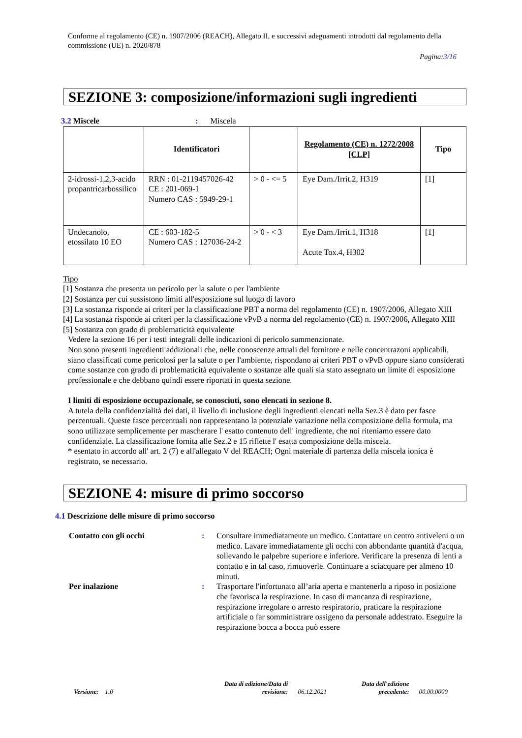Conforme al regolamento (CE) n. 1907/2006 (REACH), Allegato II, e successivi adeguamenti introdotti dal regolamento della commissione (UE) n. 2020/878
Pagina:3/16
SEZIONE 3: composizione/informazioni sugli ingredienti
3.2 Miscele: Miscela
| | Identificatori | | Regolamento (CE) n. 1272/2008 [CLP] | Tipo |
| --- | --- | --- | --- | --- |
| 2-idrossi-1,2,3-acido propantricarbossilico | RRN : 01-2119457026-42 CE : 201-069-1 Numero CAS : 5949-29-1 | > 0 - <= 5 | Eye Dam./Irrit.2, H319 | [1] |
| Undecanolo, etossilato 10 EO | CE : 603-182-5 Numero CAS : 127036-24-2 | > 0 - < 3 | Eye Dam./Irrit.1, H318 Acute Tox.4, H302 | [1] |
Tipo
[1] Sostanza che presenta un pericolo per la salute o per l'ambiente
[2] Sostanza per cui sussistono limiti all'esposizione sul luogo di lavoro
[3] La sostanza risponde ai criteri per la classificazione PBT a norma del regolamento (CE) n. 1907/2006, Allegato XIII
[4] La sostanza risponde ai criteri per la classificazione vPvB a norma del regolamento (CE) n. 1907/2006, Allegato XIII
[5] Sostanza con grado di problematicità equivalente
Vedere la sezione 16 per i testi integrali delle indicazioni di pericolo summenzionate.
Non sono presenti ingredienti addizionali che, nelle conoscenze attuali del fornitore e nelle concentrazoni applicabili, siano classificati come pericolosi per la salute o per l'ambiente, rispondano ai criteri PBT o vPvB oppure siano considerati come sostanze con grado di problematicità equivalente o sostanze alle quali sia stato assegnato un limite di esposizione professionale e che debbano quindi essere riportati in questa sezione.
I limiti di esposizione occupazionale, se conosciuti, sono elencati in sezione 8.
A tutela della confidenzialità dei dati, il livello di inclusione degli ingredienti elencati nella Sez.3 è dato per fasce percentuali. Queste fasce percentuali non rappresentano la potenziale variazione nella composizione della formula, ma sono utilizzate semplicemente per mascherare l' esatto contenuto dell' ingrediente, che noi riteniamo essere dato confidenziale. La classificazione fornita alle Sez.2 e 15 riflette l' esatta composizione della miscela.
* esentato in accordo all' art. 2 (7) e all'allegato V del REACH; Ogni materiale di partenza della miscela ionica è registrato, se necessario.
SEZIONE 4: misure di primo soccorso
4.1 Descrizione delle misure di primo soccorso
Contatto con gli occhi : Consultare immediatamente un medico. Contattare un centro antiveleni o un medico. Lavare immediatamente gli occhi con abbondante quantità d'acqua, sollevando le palpebre superiore e inferiore. Verificare la presenza di lenti a contatto e in tal caso, rimuoverle. Continuare a sciacquare per almeno 10 minuti.
Per inalazione : Trasportare l'infortunato all’aria aperta e mantenerlo a riposo in posizione che favorisca la respirazione. In caso di mancanza di respirazione, respirazione irregolare o arresto respiratorio, praticare la respirazione artificiale o far somministrare ossigeno da personale addestrato. Eseguire la respirazione bocca a bocca può essere
Versione: 1.0
Data di edizione/Data di
revisione:
06.12.2021
Data dell'edizione
precedente:
00.00.0000